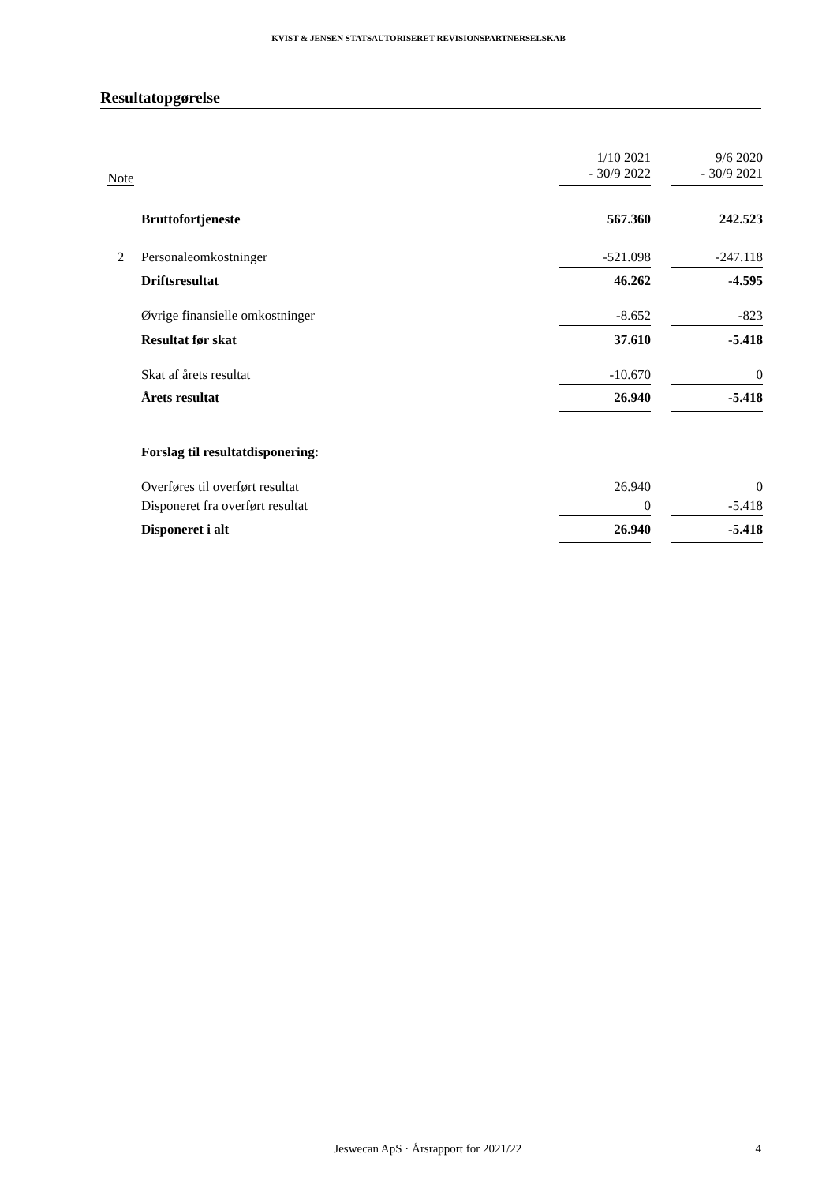KVIST & JENSEN STATSAUTORISERET REVISIONSPARTNERSELSKAB
Resultatopgørelse
| Note | | 1/10 2021 - 30/9 2022 | | 9/6 2020 - 30/9 2021 |
| | Bruttofortjeneste | 567.360 | | 242.523 |
| 2 | Personaleomkostninger | -521.098 | | -247.118 |
| | Driftsresultat | 46.262 | | -4.595 |
| | Øvrige finansielle omkostninger | -8.652 | | -823 |
| | Resultat før skat | 37.610 | | -5.418 |
| | Skat af årets resultat | -10.670 | | 0 |
| | Årets resultat | 26.940 | | -5.418 |
| | Forslag til resultatdisponering: | | | |
| | Overføres til overført resultat | 26.940 | | 0 |
| | Disponeret fra overført resultat | 0 | | -5.418 |
| | Disponeret i alt | 26.940 | | -5.418 |
Jeswecan ApS · Årsrapport for 2021/22 4